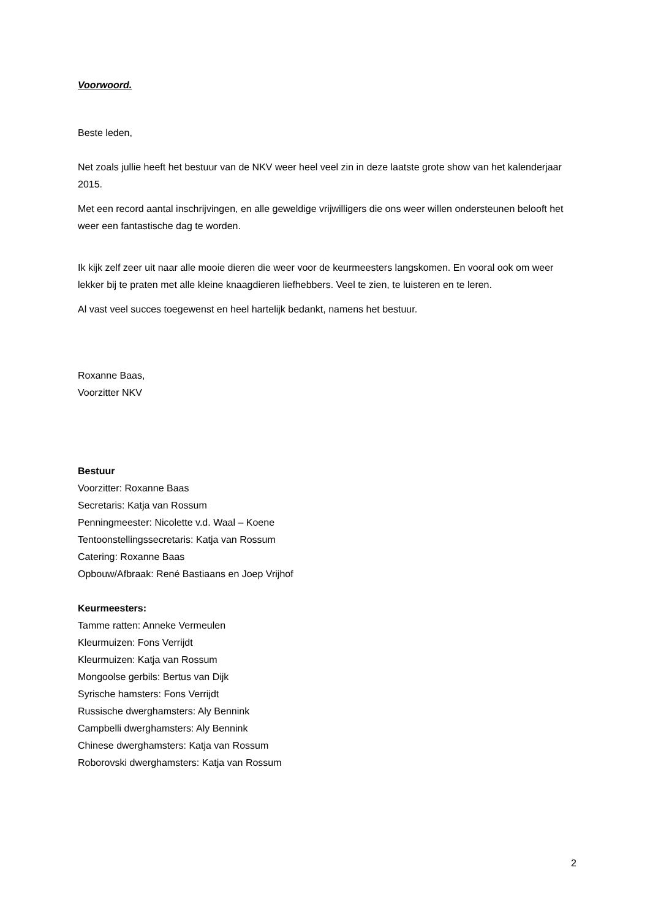Voorwoord.
Beste leden,
Net zoals jullie heeft het bestuur van de NKV weer heel veel zin in deze laatste grote show van het kalenderjaar 2015.
Met een record aantal inschrijvingen, en alle geweldige vrijwilligers die ons weer willen ondersteunen belooft het weer een fantastische dag te worden.
Ik kijk zelf zeer uit naar alle mooie dieren die weer voor de keurmeesters langskomen. En vooral ook om weer lekker bij te praten met alle kleine knaagdieren liefhebbers. Veel te zien, te luisteren en te leren.
Al vast veel succes toegewenst en heel hartelijk bedankt, namens het bestuur.
Roxanne Baas,
Voorzitter NKV
Bestuur
Voorzitter: Roxanne Baas
Secretaris: Katja van Rossum
Penningmeester: Nicolette v.d. Waal – Koene
Tentoonstellingssecretaris: Katja van Rossum
Catering: Roxanne Baas
Opbouw/Afbraak: René Bastiaans en Joep Vrijhof
Keurmeesters:
Tamme ratten: Anneke Vermeulen
Kleurmuizen: Fons Verrijdt
Kleurmuizen: Katja van Rossum
Mongoolse gerbils: Bertus van Dijk
Syrische hamsters: Fons Verrijdt
Russische dwerghamsters: Aly Bennink
Campbelli dwerghamsters: Aly Bennink
Chinese dwerghamsters: Katja van Rossum
Roborovski dwerghamsters: Katja van Rossum
2